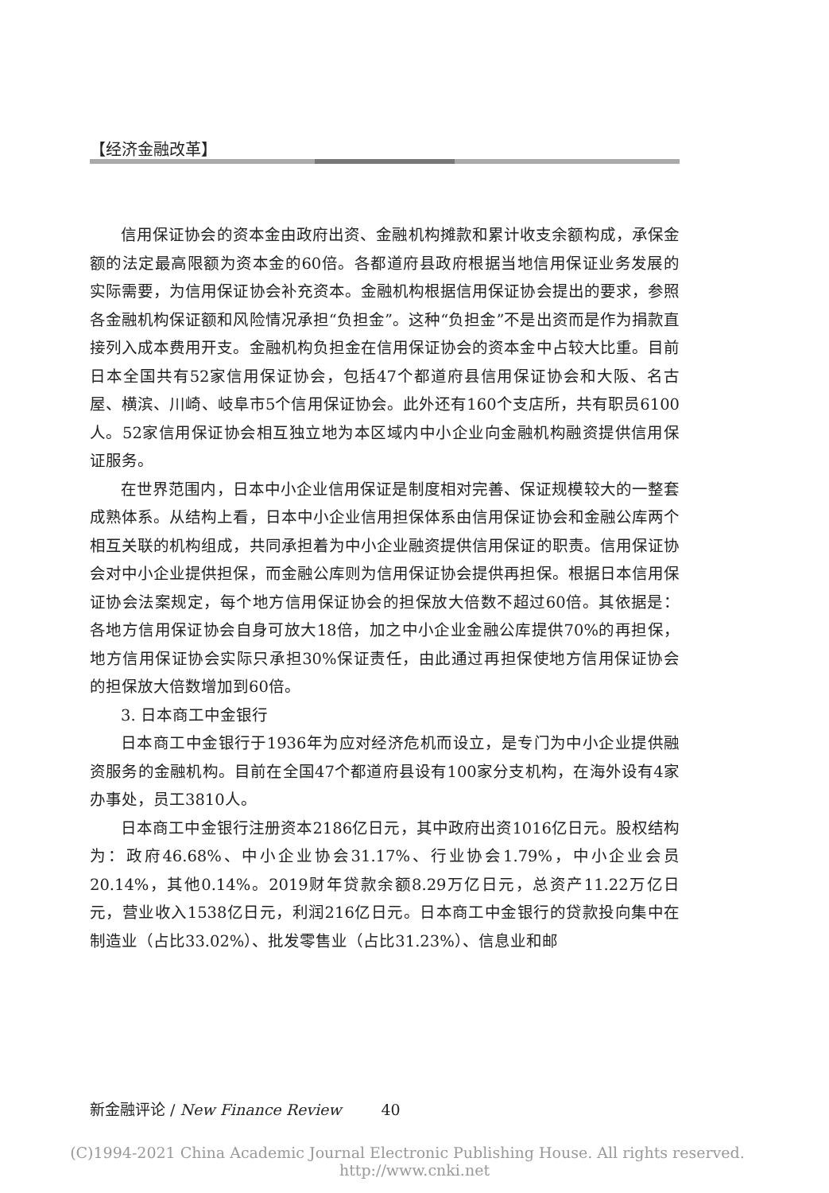【经济金融改革】
信用保证协会的资本金由政府出资、金融机构摊款和累计收支余额构成，承保金额的法定最高限额为资本金的60倍。各都道府县政府根据当地信用保证业务发展的实际需要，为信用保证协会补充资本。金融机构根据信用保证协会提出的要求，参照各金融机构保证额和风险情况承担“负担金”。这种“负担金”不是出资而是作为捐款直接列入成本费用开支。金融机构负担金在信用保证协会的资本金中占较大比重。目前日本全国共有52家信用保证协会，包括47个都道府县信用保证协会和大阪、名古屋、横滨、川崎、岐阜市5个信用保证协会。此外还有160个支店所，共有职员6100人。52家信用保证协会相互独立地为本区域内中小企业向金融机构融资提供信用保证服务。
在世界范围内，日本中小企业信用保证是制度相对完善、保证规模较大的一整套成熟体系。从结构上看，日本中小企业信用担保体系由信用保证协会和金融公库两个相互关联的机构组成，共同承担着为中小企业融资提供信用保证的职责。信用保证协会对中小企业提供担保，而金融公库则为信用保证协会提供再担保。根据日本信用保证协会法案规定，每个地方信用保证协会的担保放大倍数不超过60倍。其依据是：各地方信用保证协会自身可放大18倍，加之中小企业金融公库提供70%的再担保，地方信用保证协会实际只承担30%保证责任，由此通过再担保使地方信用保证协会的担保放大倍数增加到60倍。
3. 日本商工中金银行
日本商工中金银行于1936年为应对经济危机而设立，是专门为中小企业提供融资服务的金融机构。目前在全国47个都道府县设有100家分支机构，在海外设有4家办事处，员工3810人。
日本商工中金银行注册资本2186亿日元，其中政府出资1016亿日元。股权结构为：政府46.68%、中小企业协会31.17%、行业协会1.79%，中小企业会员20.14%，其他0.14%。2019财年贷款余额8.29万亿日元，总资产11.22万亿日元，营业收入1538亿日元，利润216亿日元。日本商工中金银行的贷款投向集中在制造业（占比33.02%）、批发零售业（占比31.23%）、信息业和邮
新金融评论 / New Finance Review 40
(C)1994-2021 China Academic Journal Electronic Publishing House. All rights reserved. http://www.cnki.net